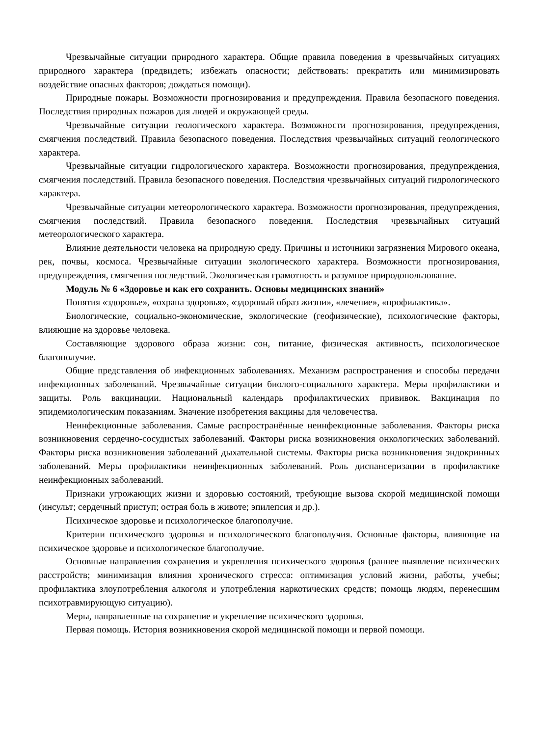Чрезвычайные ситуации природного характера. Общие правила поведения в чрезвычайных ситуациях природного характера (предвидеть; избежать опасности; действовать: прекратить или минимизировать воздействие опасных факторов; дождаться помощи).
Природные пожары. Возможности прогнозирования и предупреждения. Правила безопасного поведения. Последствия природных пожаров для людей и окружающей среды.
Чрезвычайные ситуации геологического характера. Возможности прогнозирования, предупреждения, смягчения последствий. Правила безопасного поведения. Последствия чрезвычайных ситуаций геологического характера.
Чрезвычайные ситуации гидрологического характера. Возможности прогнозирования, предупреждения, смягчения последствий. Правила безопасного поведения. Последствия чрезвычайных ситуаций гидрологического характера.
Чрезвычайные ситуации метеорологического характера. Возможности прогнозирования, предупреждения, смягчения последствий. Правила безопасного поведения. Последствия чрезвычайных ситуаций метеорологического характера.
Влияние деятельности человека на природную среду. Причины и источники загрязнения Мирового океана, рек, почвы, космоса. Чрезвычайные ситуации экологического характера. Возможности прогнозирования, предупреждения, смягчения последствий. Экологическая грамотность и разумное природопользование.
Модуль № 6 «Здоровье и как его сохранить. Основы медицинских знаний»
Понятия «здоровье», «охрана здоровья», «здоровый образ жизни», «лечение», «профилактика».
Биологические, социально-экономические, экологические (геофизические), психологические факторы, влияющие на здоровье человека.
Составляющие здорового образа жизни: сон, питание, физическая активность, психологическое благополучие.
Общие представления об инфекционных заболеваниях. Механизм распространения и способы передачи инфекционных заболеваний. Чрезвычайные ситуации биолого-социального характера. Меры профилактики и защиты. Роль вакцинации. Национальный календарь профилактических прививок. Вакцинация по эпидемиологическим показаниям. Значение изобретения вакцины для человечества.
Неинфекционные заболевания. Самые распространённые неинфекционные заболевания. Факторы риска возникновения сердечно-сосудистых заболеваний. Факторы риска возникновения онкологических заболеваний. Факторы риска возникновения заболеваний дыхательной системы. Факторы риска возникновения эндокринных заболеваний. Меры профилактики неинфекционных заболеваний. Роль диспансеризации в профилактике неинфекционных заболеваний.
Признаки угрожающих жизни и здоровью состояний, требующие вызова скорой медицинской помощи (инсульт; сердечный приступ; острая боль в животе; эпилепсия и др.).
Психическое здоровье и психологическое благополучие.
Критерии психического здоровья и психологического благополучия. Основные факторы, влияющие на психическое здоровье и психологическое благополучие.
Основные направления сохранения и укрепления психического здоровья (раннее выявление психических расстройств; минимизация влияния хронического стресса: оптимизация условий жизни, работы, учебы; профилактика злоупотребления алкоголя и употребления наркотических средств; помощь людям, перенесшим психотравмирующую ситуацию).
Меры, направленные на сохранение и укрепление психического здоровья.
Первая помощь. История возникновения скорой медицинской помощи и первой помощи.